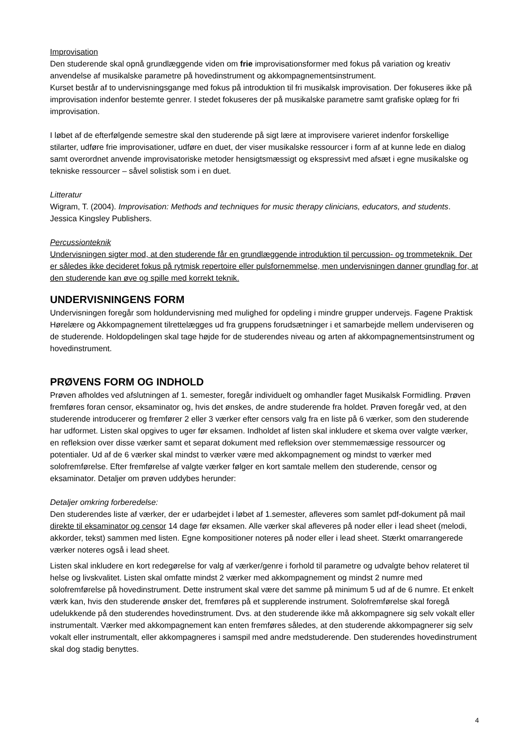Improvisation
Den studerende skal opnå grundlæggende viden om frie improvisationsformer med fokus på variation og kreativ anvendelse af musikalske parametre på hovedinstrument og akkompagnementsinstrument.
Kurset består af to undervisningsgange med fokus på introduktion til fri musikalsk improvisation. Der fokuseres ikke på improvisation indenfor bestemte genrer. I stedet fokuseres der på musikalske parametre samt grafiske oplæg for fri improvisation.
I løbet af de efterfølgende semestre skal den studerende på sigt lære at improvisere varieret indenfor forskellige stilarter, udføre frie improvisationer, udføre en duet, der viser musikalske ressourcer i form af at kunne lede en dialog samt overordnet anvende improvisatoriske metoder hensigtsmæssigt og ekspressivt med afsæt i egne musikalske og tekniske ressourcer – såvel solistisk som i en duet.
Litteratur
Wigram, T. (2004). Improvisation: Methods and techniques for music therapy clinicians, educators, and students. Jessica Kingsley Publishers.
Percussionteknik
Undervisningen sigter mod, at den studerende får en grundlæggende introduktion til percussion- og trommeteknik. Der er således ikke decideret fokus på rytmisk repertoire eller pulsfornemmelse, men undervisningen danner grundlag for, at den studerende kan øve og spille med korrekt teknik.
UNDERVISNINGENS FORM
Undervisningen foregår som holdundervisning med mulighed for opdeling i mindre grupper undervejs. Fagene Praktisk Hørelære og Akkompagnement tilrettelægges ud fra gruppens forudsætninger i et samarbejde mellem underviseren og de studerende. Holdopdelingen skal tage højde for de studerendes niveau og arten af akkompagnementsinstrument og hovedinstrument.
PRØVENS FORM OG INDHOLD
Prøven afholdes ved afslutningen af 1. semester, foregår individuelt og omhandler faget Musikalsk Formidling. Prøven fremføres foran censor, eksaminator og, hvis det ønskes, de andre studerende fra holdet. Prøven foregår ved, at den studerende introducerer og fremfører 2 eller 3 værker efter censors valg fra en liste på 6 værker, som den studerende har udformet. Listen skal opgives to uger før eksamen. Indholdet af listen skal inkludere et skema over valgte værker, en refleksion over disse værker samt et separat dokument med refleksion over stemmemæssige ressourcer og potentialer. Ud af de 6 værker skal mindst to værker være med akkompagnement og mindst to værker med solofremførelse. Efter fremførelse af valgte værker følger en kort samtale mellem den studerende, censor og eksaminator. Detaljer om prøven uddybes herunder:
Detaljer omkring forberedelse:
Den studerendes liste af værker, der er udarbejdet i løbet af 1.semester, afleveres som samlet pdf-dokument på mail direkte til eksaminator og censor 14 dage før eksamen. Alle værker skal afleveres på noder eller i lead sheet (melodi, akkorder, tekst) sammen med listen. Egne kompositioner noteres på noder eller i lead sheet. Stærkt omarrangerede værker noteres også i lead sheet.
Listen skal inkludere en kort redegørelse for valg af værker/genre i forhold til parametre og udvalgte behov relateret til helse og livskvalitet. Listen skal omfatte mindst 2 værker med akkompagnement og mindst 2 numre med solofremførelse på hovedinstrument. Dette instrument skal være det samme på minimum 5 ud af de 6 numre. Et enkelt værk kan, hvis den studerende ønsker det, fremføres på et supplerende instrument. Solofremførelse skal foregå udelukkende på den studerendes hovedinstrument. Dvs. at den studerende ikke må akkompagnere sig selv vokalt eller instrumentalt. Værker med akkompagnement kan enten fremføres således, at den studerende akkompagnerer sig selv vokalt eller instrumentalt, eller akkompagneres i samspil med andre medstuderende. Den studerendes hovedinstrument skal dog stadig benyttes.
4